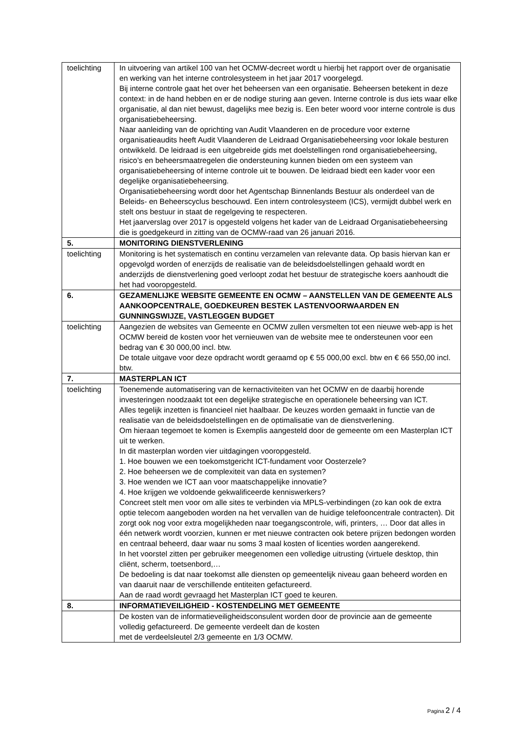| toelichting | In uitvoering van artikel 100 van het OCMW-decreet wordt u hierbij het rapport over de organisatie en werking van het interne controlesysteem in het jaar 2017 voorgelegd. Bij interne controle gaat het over het beheersen van een organisatie. Beheersen betekent in deze context: in de hand hebben en er de nodige sturing aan geven. Interne controle is dus iets waar elke organisatie, al dan niet bewust, dagelijks mee bezig is. Een beter woord voor interne controle is dus organisatiebeheersing. Naar aanleiding van de oprichting van Audit Vlaanderen en de procedure voor externe organisatieaudits heeft Audit Vlaanderen de Leidraad Organisatiebeheersing voor lokale besturen ontwikkeld. De leidraad is een uitgebreide gids met doelstellingen rond organisatiebeheersing, risico’s en beheersmaatregelen die ondersteuning kunnen bieden om een systeem van organisatiebeheersing of interne controle uit te bouwen. De leidraad biedt een kader voor een degelijke organisatiebeheersing. Organisatiebeheersing wordt door het Agentschap Binnenlands Bestuur als onderdeel van de Beleids- en Beheerscyclus beschouwd. Een intern controlesysteem (ICS), vermijdt dubbel werk en stelt ons bestuur in staat de regelgeving te respecteren. Het jaarverslag over 2017 is opgesteld volgens het kader van de Leidraad Organisatiebeheersing die is goedgekeurd in zitting van de OCMW-raad van 26 januari 2016. |
| 5. | MONITORING DIENSTVERLENING |
| toelichting | Monitoring is het systematisch en continu verzamelen van relevante data. Op basis hiervan kan er opgevolgd worden of enerzijds de realisatie van de beleidsdoelstellingen gehaald wordt en anderzijds de dienstverlening goed verloopt zodat het bestuur de strategische koers aanhoudt die het had vooropgesteld. |
| 6. | GEZAMENLIJKE WEBSITE GEMEENTE EN OCMW – AANSTELLEN VAN DE GEMEENTE ALS AANKOOPCENTRALE, GOEDKEUREN BESTEK LASTENVOORWAARDEN EN GUNNINGSWIJZE, VASTLEGGEN BUDGET |
| toelichting | Aangezien de websites van Gemeente en OCMW zullen versmelten tot een nieuwe web-app is het OCMW bereid de kosten voor het vernieuwen van de website mee te ondersteunen voor een bedrag van € 30 000,00 incl. btw. De totale uitgave voor deze opdracht wordt geraamd op € 55 000,00 excl. btw en € 66 550,00 incl. btw. |
| 7. | MASTERPLAN ICT |
| toelichting | Toenemende automatisering van de kernactiviteiten van het OCMW en de daarbij horende investeringen noodzaakt tot een degelijke strategische en operationele beheersing van ICT. Alles tegelijk inzetten is financieel niet haalbaar. De keuzes worden gemaakt in functie van de realisatie van de beleidsdoelstellingen en de optimalisatie van de dienstverlening. Om hieraan tegemoet te komen is Exemplis aangesteld door de gemeente om een Masterplan ICT uit te werken. In dit masterplan worden vier uitdagingen vooropgesteld. 1. Hoe bouwen we een toekomstgericht ICT-fundament voor Oosterzele? 2. Hoe beheersen we de complexiteit van data en systemen? 3. Hoe wenden we ICT aan voor maatschappelijke innovatie? 4. Hoe krijgen we voldoende gekwalificeerde kenniswerkers? Concreet stelt men voor om alle sites te verbinden via MPLS-verbindingen (zo kan ook de extra optie telecom aangeboden worden na het vervallen van de huidige telefooncentrale contracten). Dit zorgt ook nog voor extra mogelijkheden naar toegangscontrole, wifi, printers, … Door dat alles in één netwerk wordt voorzien, kunnen er met nieuwe contracten ook betere prijzen bedongen worden en centraal beheerd, daar waar nu soms 3 maal kosten of licenties worden aangerekend. In het voorstel zitten per gebruiker meegenomen een volledige uitrusting (virtuele desktop, thin cliënt, scherm, toetsenbord,… De bedoeling is dat naar toekomst alle diensten op gemeentelijk niveau gaan beheerd worden en van daaruit naar de verschillende entiteiten gefactureerd. Aan de raad wordt gevraagd het Masterplan ICT goed te keuren. |
| 8. | INFORMATIEVEILIGHEID - KOSTENDELING MET GEMEENTE |
| | De kosten van de informatieveiligheidsconsulent worden door de provincie aan de gemeente volledig gefactureerd. De gemeente verdeelt dan de kosten met de verdeelsleutel 2/3 gemeente en 1/3 OCMW. |
Pagina 2 / 4